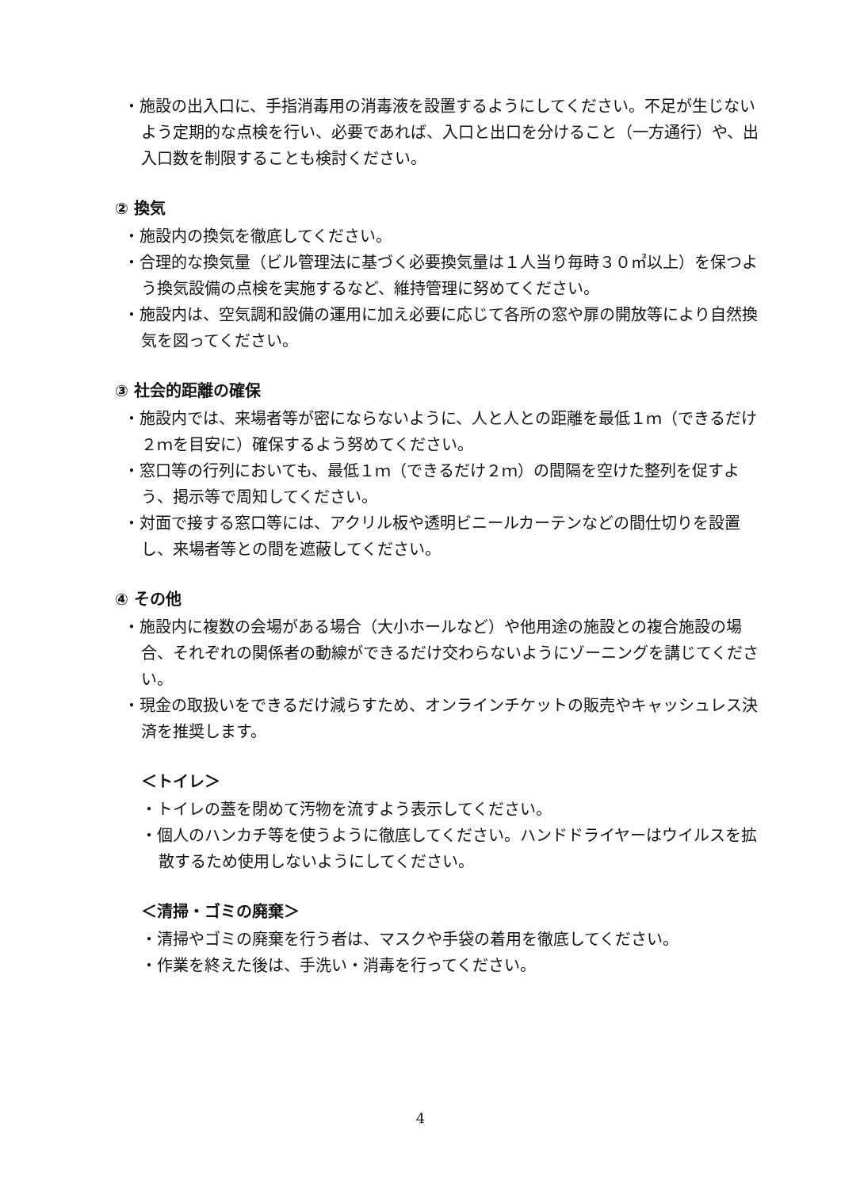・施設の出入口に、手指消毒用の消毒液を設置するようにしてください。不足が生じないよう定期的な点検を行い、必要であれば、入口と出口を分けること（一方通行）や、出入口数を制限することも検討ください。
② 換気
・施設内の換気を徹底してください。
・合理的な換気量（ビル管理法に基づく必要換気量は１人当り毎時３０㎥以上）を保つよう換気設備の点検を実施するなど、維持管理に努めてください。
・施設内は、空気調和設備の運用に加え必要に応じて各所の窓や扉の開放等により自然換気を図ってください。
③ 社会的距離の確保
・施設内では、来場者等が密にならないように、人と人との距離を最低１ｍ（できるだけ２ｍを目安に）確保するよう努めてください。
・窓口等の行列においても、最低１ｍ（できるだけ２ｍ）の間隔を空けた整列を促すよう、掲示等で周知してください。
・対面で接する窓口等には、アクリル板や透明ビニールカーテンなどの間仕切りを設置し、来場者等との間を遮蔽してください。
④ その他
・施設内に複数の会場がある場合（大小ホールなど）や他用途の施設との複合施設の場合、それぞれの関係者の動線ができるだけ交わらないようにゾーニングを講じてください。
・現金の取扱いをできるだけ減らすため、オンラインチケットの販売やキャッシュレス決済を推奨します。
＜トイレ＞
・トイレの蓋を閉めて汚物を流すよう表示してください。
・個人のハンカチ等を使うように徹底してください。ハンドドライヤーはウイルスを拡散するため使用しないようにしてください。
＜清掃・ゴミの廃棄＞
・清掃やゴミの廃棄を行う者は、マスクや手袋の着用を徹底してください。
・作業を終えた後は、手洗い・消毒を行ってください。
4